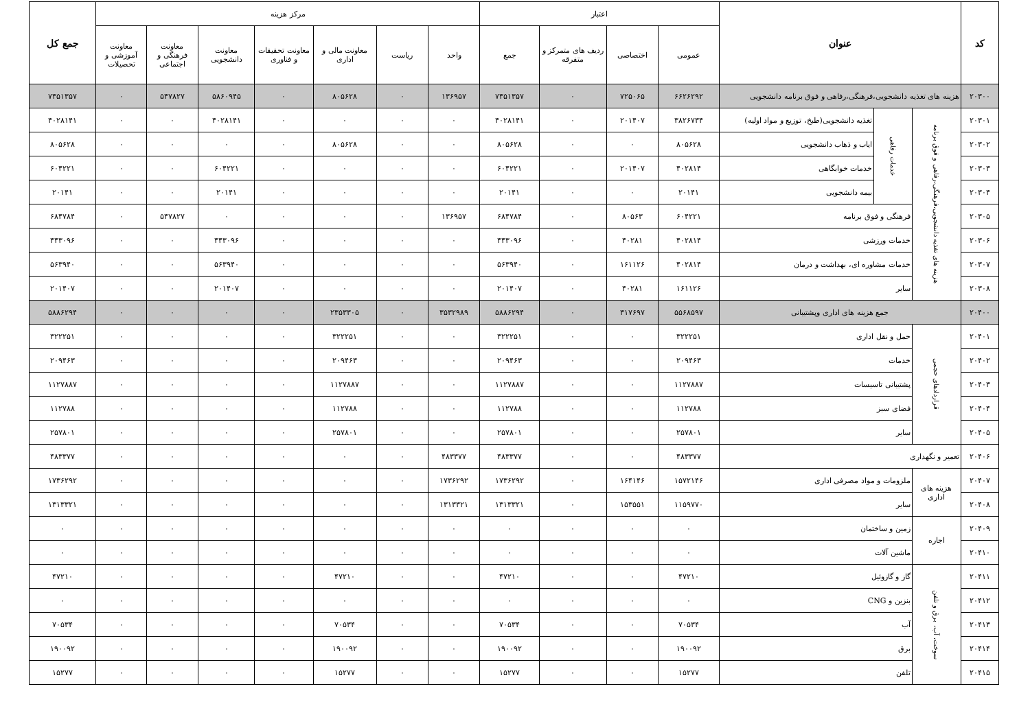| کد | عنوان | | | اعتبار | | | | مرکز هزینه | | | | | | | جمع کل |
| --- | --- | --- | --- | --- | --- | --- | --- | --- | --- | --- | --- | --- | --- | --- | --- |
| | | | | عمومی | اختصاصی | ردیف های متمرکز و متفرقه | جمع | واحد | ریاست | معاونت مالی و اداری | معاونت تحقیقات و فناوری | معاونت دانشجویی | معاونت فرهنگی و اجتماعی | معاونت آموزشی و تحصیلات | |
| ۲۰۳۰۰ | هزینه های تغذیه دانشجویی،فرهنگی،رفاهی و فوق برنامه دانشجویی | | | ۶۶۲۶۲۹۲ | ۷۲۵۰۶۵ | ۰ | ۷۳۵۱۳۵۷ | ۱۳۶۹۵۷ | ۰ | ۸۰۵۶۲۸ | ۰ | ۵۸۶۰۹۴۵ | ۵۴۷۸۲۷ | ۰ | ۷۳۵۱۳۵۷ |
| ۲۰۳۰۱ | هزینه های تغذیه دانشجویی،فرهنگی،رفاهی و فوق برنامه | خدمات رفاهی | تغذیه دانشجویی(طبخ، توزیع و مواد اولیه) | ۳۸۲۶۷۳۴ | ۲۰۱۴۰۷ | ۰ | ۴۰۲۸۱۴۱ | ۰ | ۰ | ۰ | ۰ | ۴۰۲۸۱۴۱ | ۰ | ۰ | ۴۰۲۸۱۴۱ |
| ۲۰۳۰۲ | | | ایاب و ذهاب دانشجویی | ۸۰۵۶۲۸ | ۰ | ۰ | ۸۰۵۶۲۸ | ۰ | ۰ | ۸۰۵۶۲۸ | ۰ | ۰ | ۰ | ۰ | ۸۰۵۶۲۸ |
| ۲۰۳۰۳ | | | خدمات خوابگاهی | ۴۰۲۸۱۴ | ۲۰۱۴۰۷ | ۰ | ۶۰۴۲۲۱ | ۰ | ۰ | ۰ | ۰ | ۶۰۴۲۲۱ | ۰ | ۰ | ۶۰۴۲۲۱ |
| ۲۰۳۰۴ | | | بیمه دانشجویی | ۲۰۱۴۱ | ۰ | ۰ | ۲۰۱۴۱ | ۰ | ۰ | ۰ | ۰ | ۲۰۱۴۱ | ۰ | ۰ | ۲۰۱۴۱ |
| ۲۰۳۰۵ | | فرهنگی و فوق برنامه | | ۶۰۴۲۲۱ | ۸۰۵۶۳ | ۰ | ۶۸۴۷۸۴ | ۱۳۶۹۵۷ | ۰ | ۰ | ۰ | ۰ | ۵۴۷۸۲۷ | ۰ | ۶۸۴۷۸۴ |
| ۲۰۳۰۶ | | خدمات ورزشی | | ۴۰۲۸۱۴ | ۴۰۲۸۱ | ۰ | ۴۴۳۰۹۶ | ۰ | ۰ | ۰ | ۰ | ۴۴۳۰۹۶ | ۰ | ۰ | ۴۴۳۰۹۶ |
| ۲۰۳۰۷ | | خدمات مشاوره ای، بهداشت و درمان | | ۴۰۲۸۱۴ | ۱۶۱۱۲۶ | ۰ | ۵۶۳۹۴۰ | ۰ | ۰ | ۰ | ۰ | ۵۶۳۹۴۰ | ۰ | ۰ | ۵۶۳۹۴۰ |
| ۲۰۳۰۸ | | سایر | | ۱۶۱۱۲۶ | ۴۰۲۸۱ | ۰ | ۲۰۱۴۰۷ | ۰ | ۰ | ۰ | ۰ | ۲۰۱۴۰۷ | ۰ | ۰ | ۲۰۱۴۰۷ |
| ۲۰۴۰۰ | جمع هزینه های اداری وپشتیبانی | | | ۵۵۶۸۵۹۷ | ۳۱۷۶۹۷ | ۰ | ۵۸۸۶۲۹۴ | ۳۵۳۲۹۸۹ | ۰ | ۲۳۵۳۳۰۵ | ۰ | ۰ | ۰ | ۰ | ۵۸۸۶۲۹۴ |
| ۲۰۴۰۱ | قراردادهای حجمی | حمل و نقل اداری | | ۳۲۲۲۵۱ | ۰ | ۰ | ۳۲۲۲۵۱ | ۰ | ۰ | ۳۲۲۲۵۱ | ۰ | ۰ | ۰ | ۰ | ۳۲۲۲۵۱ |
| ۲۰۴۰۲ | | خدمات | | ۲۰۹۴۶۳ | ۰ | ۰ | ۲۰۹۴۶۳ | ۰ | ۰ | ۲۰۹۴۶۳ | ۰ | ۰ | ۰ | ۰ | ۲۰۹۴۶۳ |
| ۲۰۴۰۳ | | پشتیبانی تاسیسات | | ۱۱۲۷۸۸۷ | ۰ | ۰ | ۱۱۲۷۸۸۷ | ۰ | ۰ | ۱۱۲۷۸۸۷ | ۰ | ۰ | ۰ | ۰ | ۱۱۲۷۸۸۷ |
| ۲۰۴۰۴ | | فضای سبز | | ۱۱۲۷۸۸ | ۰ | ۰ | ۱۱۲۷۸۸ | ۰ | ۰ | ۱۱۲۷۸۸ | ۰ | ۰ | ۰ | ۰ | ۱۱۲۷۸۸ |
| ۲۰۴۰۵ | | سایر | | ۲۵۷۸۰۱ | ۰ | ۰ | ۲۵۷۸۰۱ | ۰ | ۰ | ۲۵۷۸۰۱ | ۰ | ۰ | ۰ | ۰ | ۲۵۷۸۰۱ |
| ۲۰۴۰۶ | تعمیر و نگهداری | | | ۴۸۳۳۷۷ | ۰ | ۰ | ۴۸۳۳۷۷ | ۴۸۳۳۷۷ | ۰ | ۰ | ۰ | ۰ | ۰ | ۰ | ۴۸۳۳۷۷ |
| ۲۰۴۰۷ | هزینه های اداری | ملزومات و مواد مصرفی اداری | | ۱۵۷۲۱۴۶ | ۱۶۴۱۴۶ | ۰ | ۱۷۳۶۲۹۲ | ۱۷۳۶۲۹۲ | ۰ | ۰ | ۰ | ۰ | ۰ | ۰ | ۱۷۳۶۲۹۲ |
| ۲۰۴۰۸ | | سایر | | ۱۱۵۹۷۷۰ | ۱۵۳۵۵۱ | ۰ | ۱۳۱۳۳۲۱ | ۱۳۱۳۳۲۱ | ۰ | ۰ | ۰ | ۰ | ۰ | ۰ | ۱۳۱۳۳۲۱ |
| ۲۰۴۰۹ | اجاره | زمین و ساختمان | | ۰ | ۰ | ۰ | ۰ | ۰ | ۰ | ۰ | ۰ | ۰ | ۰ | ۰ | ۰ |
| ۲۰۴۱۰ | | ماشین آلات | | ۰ | ۰ | ۰ | ۰ | ۰ | ۰ | ۰ | ۰ | ۰ | ۰ | ۰ | ۰ |
| ۲۰۴۱۱ | سوخت، آب، برق و تلفن | گاز و گازوئیل | | ۴۷۲۱۰ | ۰ | ۰ | ۴۷۲۱۰ | ۰ | ۰ | ۴۷۲۱۰ | ۰ | ۰ | ۰ | ۰ | ۴۷۲۱۰ |
| ۲۰۴۱۲ | | بنزین و CNG | | ۰ | ۰ | ۰ | ۰ | ۰ | ۰ | ۰ | ۰ | ۰ | ۰ | ۰ | ۰ |
| ۲۰۴۱۳ | | آب | | ۷۰۵۳۴ | ۰ | ۰ | ۷۰۵۳۴ | ۰ | ۰ | ۷۰۵۳۴ | ۰ | ۰ | ۰ | ۰ | ۷۰۵۳۴ |
| ۲۰۴۱۴ | | برق | | ۱۹۰۰۹۲ | ۰ | ۰ | ۱۹۰۰۹۲ | ۰ | ۰ | ۱۹۰۰۹۲ | ۰ | ۰ | ۰ | ۰ | ۱۹۰۰۹۲ |
| ۲۰۴۱۵ | | تلفن | | ۱۵۲۷۷ | ۰ | ۰ | ۱۵۲۷۷ | ۰ | ۰ | ۱۵۲۷۷ | ۰ | ۰ | ۰ | ۰ | ۱۵۲۷۷ |